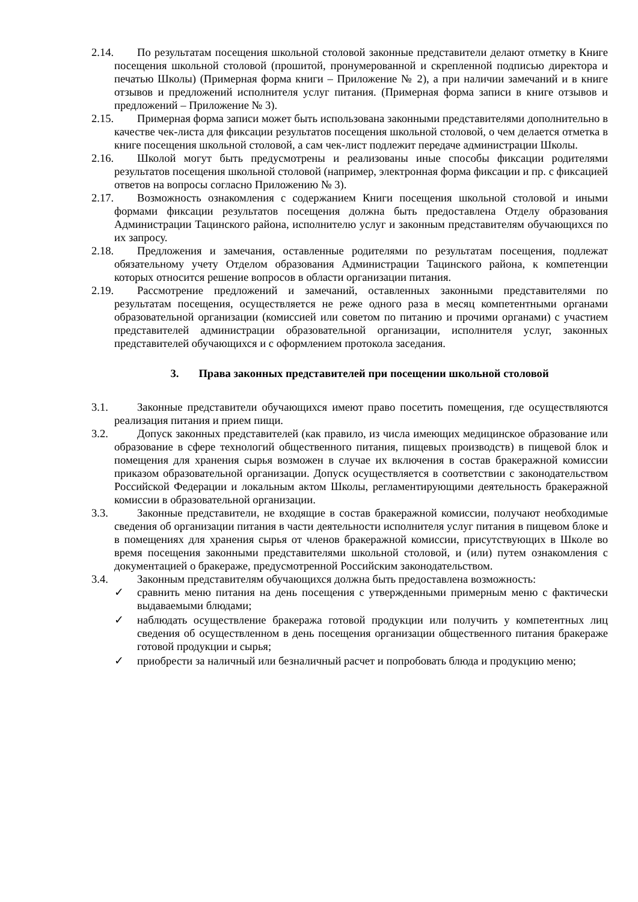2.14. По результатам посещения школьной столовой законные представители делают отметку в Книге посещения школьной столовой (прошитой, пронумерованной и скрепленной подписью директора и печатью Школы) (Примерная форма книги – Приложение № 2), а при наличии замечаний и в книге отзывов и предложений исполнителя услуг питания. (Примерная форма записи в книге отзывов и предложений – Приложение № 3).
2.15. Примерная форма записи может быть использована законными представителями дополнительно в качестве чек-листа для фиксации результатов посещения школьной столовой, о чем делается отметка в книге посещения школьной столовой, а сам чек-лист подлежит передаче администрации Школы.
2.16. Школой могут быть предусмотрены и реализованы иные способы фиксации родителями результатов посещения школьной столовой (например, электронная форма фиксации и пр. с фиксацией ответов на вопросы согласно Приложению № 3).
2.17. Возможность ознакомления с содержанием Книги посещения школьной столовой и иными формами фиксации результатов посещения должна быть предоставлена Отделу образования Администрации Тацинского района, исполнителю услуг и законным представителям обучающихся по их запросу.
2.18. Предложения и замечания, оставленные родителями по результатам посещения, подлежат обязательному учету Отделом образования Администрации Тацинского района, к компетенции которых относится решение вопросов в области организации питания.
2.19. Рассмотрение предложений и замечаний, оставленных законными представителями по результатам посещения, осуществляется не реже одного раза в месяц компетентными органами образовательной организации (комиссией или советом по питанию и прочими органами) с участием представителей администрации образовательной организации, исполнителя услуг, законных представителей обучающихся и с оформлением протокола заседания.
3. Права законных представителей при посещении школьной столовой
3.1. Законные представители обучающихся имеют право посетить помещения, где осуществляются реализация питания и прием пищи.
3.2. Допуск законных представителей (как правило, из числа имеющих медицинское образование или образование в сфере технологий общественного питания, пищевых производств) в пищевой блок и помещения для хранения сырья возможен в случае их включения в состав бракеражной комиссии приказом образовательной организации. Допуск осуществляется в соответствии с законодательством Российской Федерации и локальным актом Школы, регламентирующими деятельность бракеражной комиссии в образовательной организации.
3.3. Законные представители, не входящие в состав бракеражной комиссии, получают необходимые сведения об организации питания в части деятельности исполнителя услуг питания в пищевом блоке и в помещениях для хранения сырья от членов бракеражной комиссии, присутствующих в Школе во время посещения законными представителями школьной столовой, и (или) путем ознакомления с документацией о бракераже, предусмотренной Российским законодательством.
3.4. Законным представителям обучающихся должна быть предоставлена возможность:
✓ сравнить меню питания на день посещения с утвержденными примерным меню с фактически выдаваемыми блюдами;
✓ наблюдать осуществление бракеража готовой продукции или получить у компетентных лиц сведения об осуществленном в день посещения организации общественного питания бракераже готовой продукции и сырья;
✓ приобрести за наличный или безналичный расчет и попробовать блюда и продукцию меню;